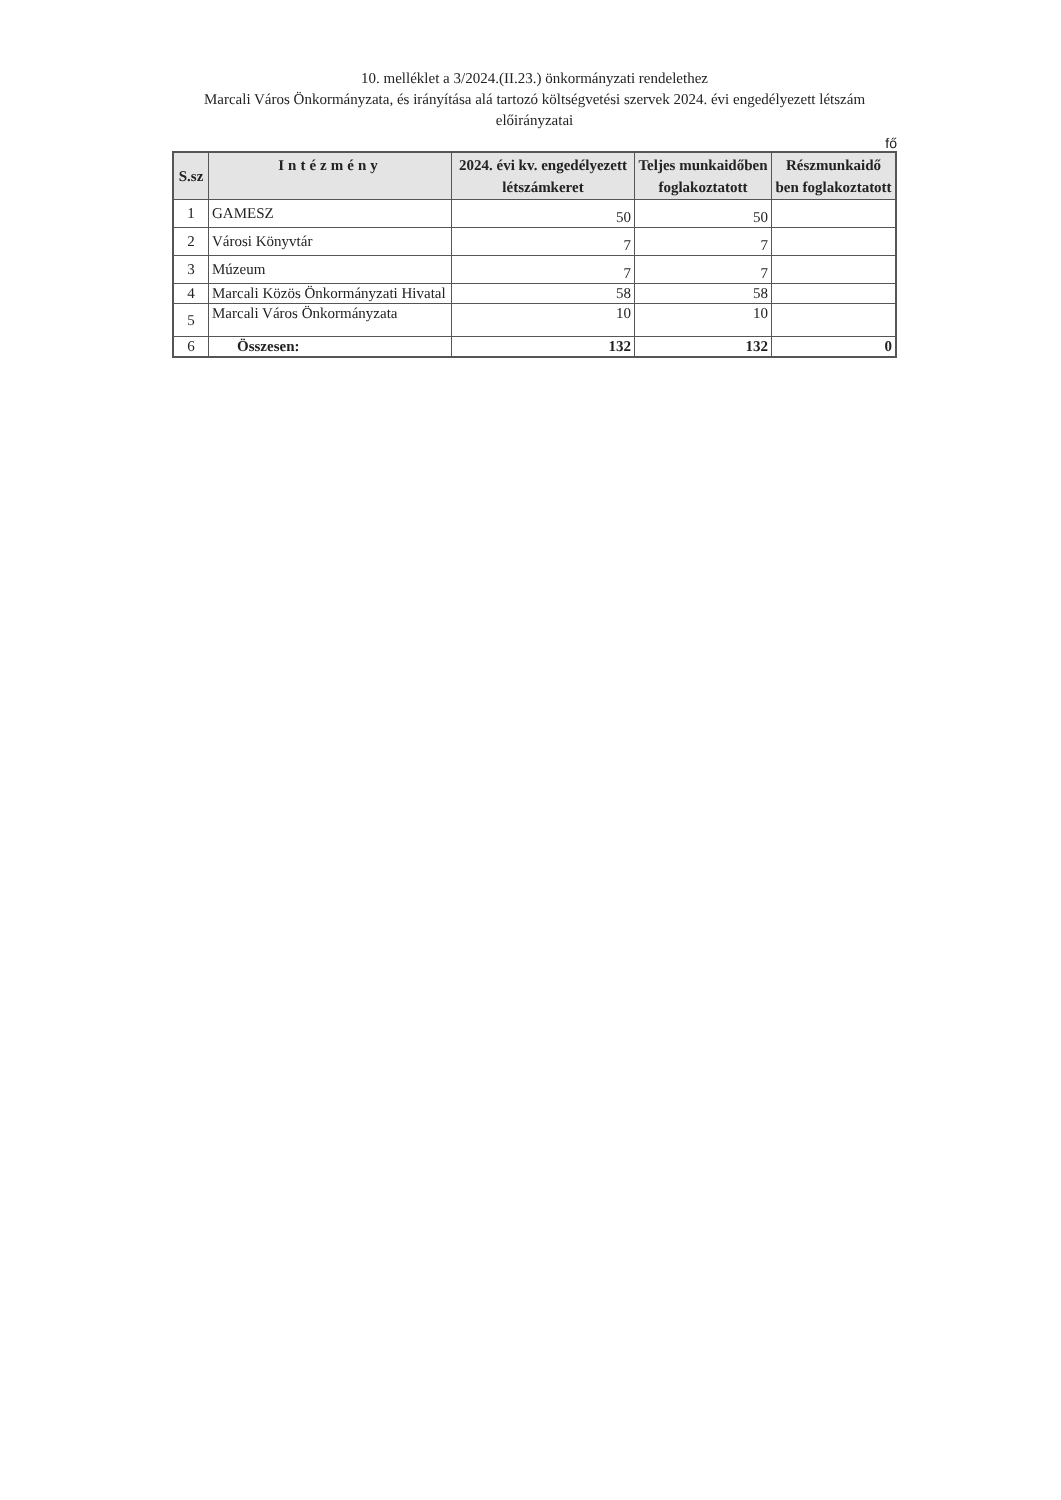10. melléklet a 3/2024.(II.23.) önkormányzati rendelethez
Marcali Város Önkormányzata, és irányítása alá tartozó költségvetési szervek 2024. évi engedélyezett létszám előirányzatai
fő
| S.sz | Intézmény | 2024. évi kv. engedélyezett létszámkeret | Teljes munkaidőben foglakoztatott | Részmunkaidő ben foglakoztatott |
| --- | --- | --- | --- | --- |
| 1 | GAMESZ | 50 | 50 | |
| 2 | Városi Könyvtár | 7 | 7 | |
| 3 | Múzeum | 7 | 7 | |
| 4 | Marcali Közös Önkormányzati Hivatal | 58 | 58 | |
| 5 | Marcali Város Önkormányzata | 10 | 10 | |
| 6 | Összesen: | 132 | 132 | 0 |